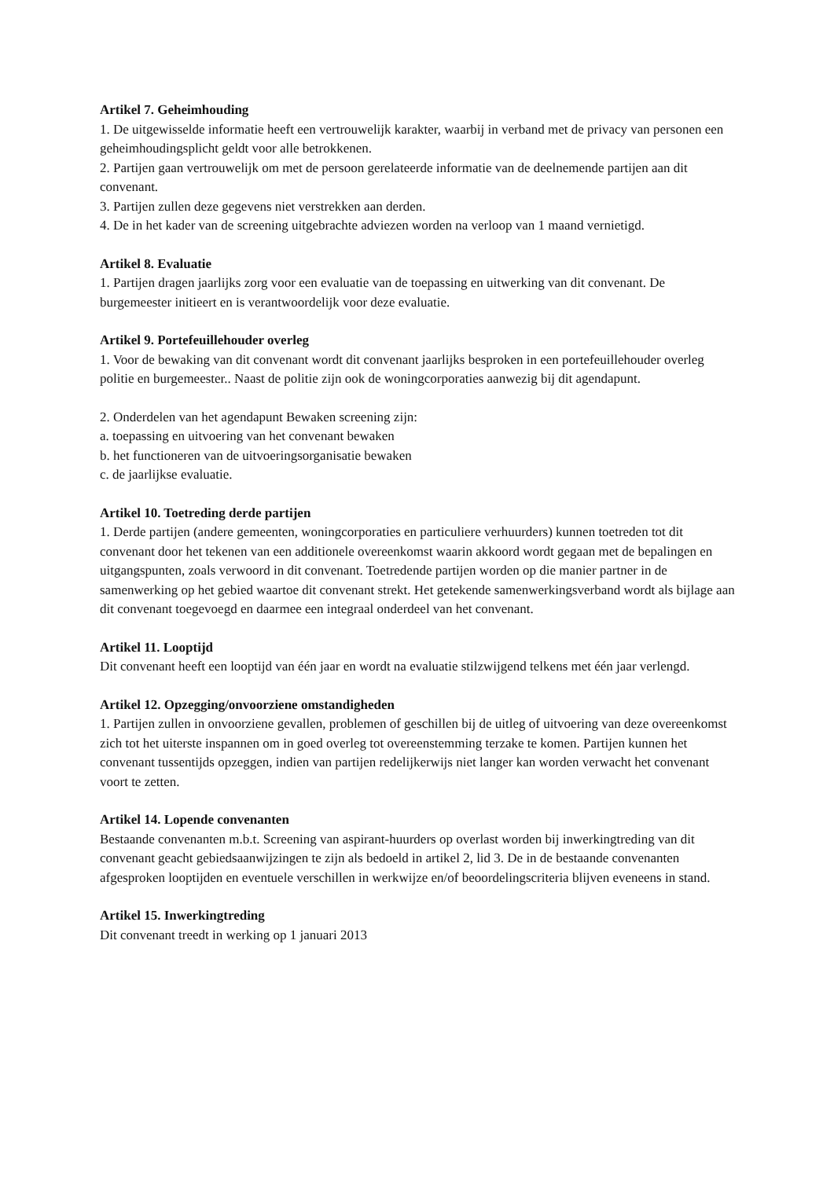Artikel 7. Geheimhouding
1. De uitgewisselde informatie heeft een vertrouwelijk karakter, waarbij in verband met de privacy van personen een geheimhoudingsplicht geldt voor alle betrokkenen.
2. Partijen gaan vertrouwelijk om met de persoon gerelateerde informatie van de deelnemende partijen aan dit convenant.
3. Partijen zullen deze gegevens niet verstrekken aan derden.
4. De in het kader van de screening uitgebrachte adviezen worden na verloop van 1 maand vernietigd.
Artikel 8. Evaluatie
1. Partijen dragen jaarlijks zorg voor een evaluatie van de toepassing en uitwerking van dit convenant. De burgemeester initieert en is verantwoordelijk voor deze evaluatie.
Artikel 9. Portefeuillehouder overleg
1. Voor de bewaking van dit convenant wordt dit convenant jaarlijks besproken in een portefeuillehouder overleg politie en burgemeester.. Naast de politie zijn ook de woningcorporaties aanwezig bij dit agendapunt.
2. Onderdelen van het agendapunt Bewaken screening zijn:
a. toepassing en uitvoering van het convenant bewaken
b. het functioneren van de uitvoeringsorganisatie bewaken
c. de jaarlijkse evaluatie.
Artikel 10. Toetreding derde partijen
1. Derde partijen (andere gemeenten, woningcorporaties en particuliere verhuurders) kunnen toetreden tot dit convenant door het tekenen van een additionele overeenkomst waarin akkoord wordt gegaan met de bepalingen en uitgangspunten, zoals verwoord in dit convenant. Toetredende partijen worden op die manier partner in de samenwerking op het gebied waartoe dit convenant strekt. Het getekende samenwerkingsverband wordt als bijlage aan dit convenant toegevoegd en daarmee een integraal onderdeel van het convenant.
Artikel 11. Looptijd
Dit convenant heeft een looptijd van één jaar en wordt na evaluatie stilzwijgend telkens met één jaar verlengd.
Artikel 12. Opzegging/onvoorziene omstandigheden
1. Partijen zullen in onvoorziene gevallen, problemen of geschillen bij de uitleg of uitvoering van deze overeenkomst zich tot het uiterste inspannen om in goed overleg tot overeenstemming terzake te komen. Partijen kunnen het convenant tussentijds opzeggen, indien van partijen redelijkerwijs niet langer kan worden verwacht het convenant voort te zetten.
Artikel 14. Lopende convenanten
Bestaande convenanten m.b.t. Screening van aspirant-huurders op overlast worden bij inwerkingtreding van dit convenant geacht gebiedsaanwijzingen te zijn als bedoeld in artikel 2, lid 3. De in de bestaande convenanten afgesproken looptijden en eventuele verschillen in werkwijze en/of beoordelingscriteria blijven eveneens in stand.
Artikel 15. Inwerkingtreding
Dit convenant treedt in werking op 1 januari 2013